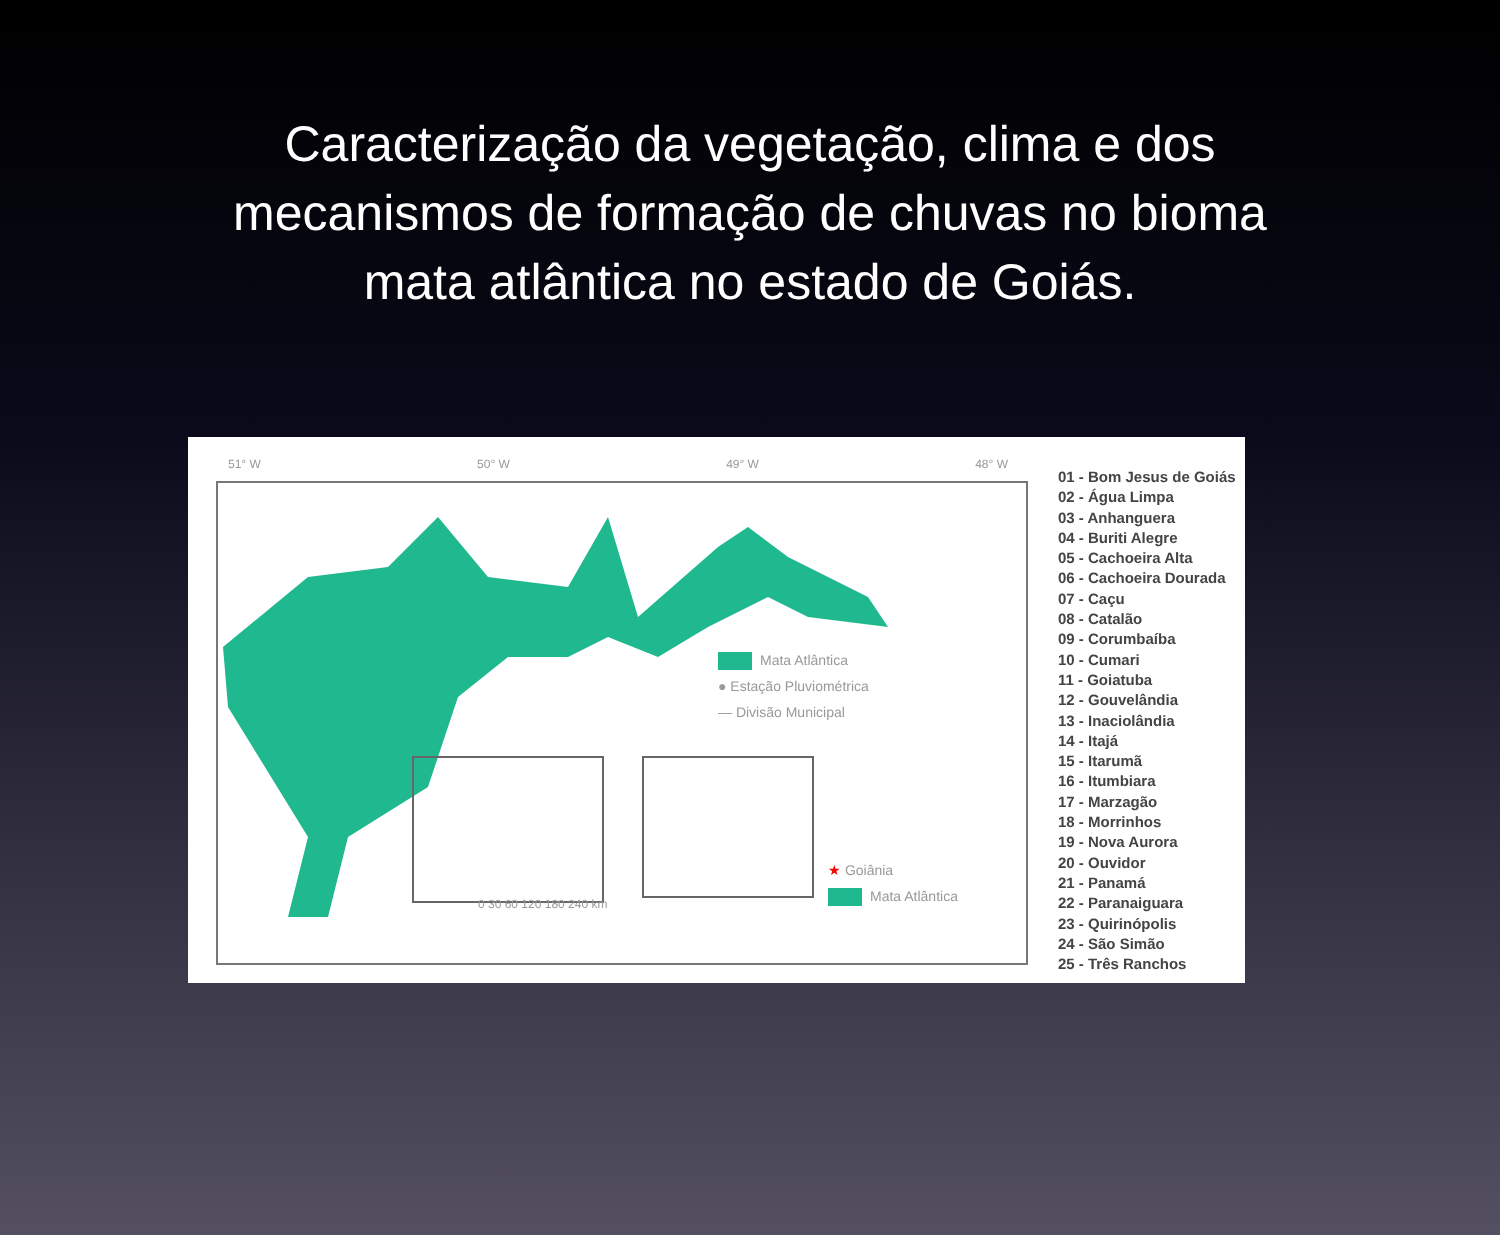Caracterização da vegetação, clima e dos mecanismos de formação de chuvas no bioma mata atlântica no estado de Goiás.
51° W 50° W 49° W 48° W
Mata Atlântica
● Estação Pluviométrica
— Divisão Municipal
★ Goiânia
Mata Atlântica
0 30 60 120 180 240 km
01 - Bom Jesus de Goiás
02 - Água Limpa
03 - Anhanguera
04 - Buriti Alegre
05 - Cachoeira Alta
06 - Cachoeira Dourada
07 - Caçu
08 - Catalão
09 - Corumbaíba
10 - Cumari
11 - Goiatuba
12 - Gouvelândia
13 - Inaciolândia
14 - Itajá
15 - Itarumã
16 - Itumbiara
17 - Marzagão
18 - Morrinhos
19 - Nova Aurora
20 - Ouvidor
21 - Panamá
22 - Paranaiguara
23 - Quirinópolis
24 - São Simão
25 - Três Ranchos